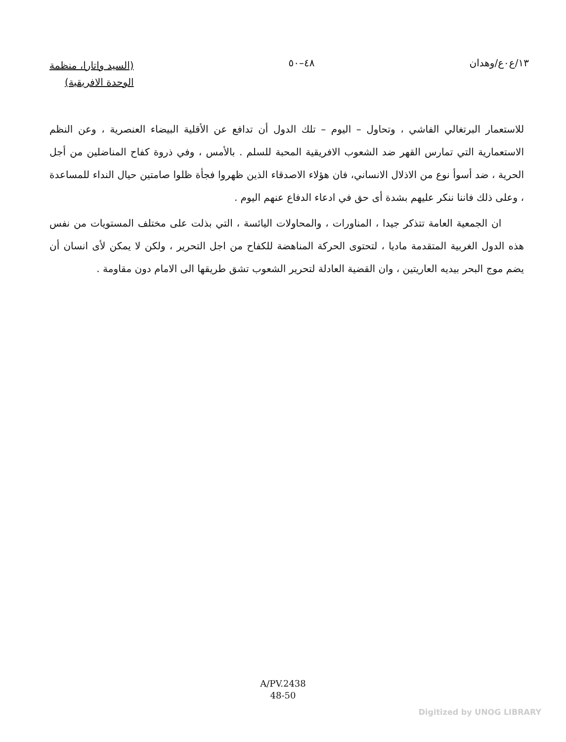١٣/ع٠ع/وهدان ٤٨–٥٠
(السيد واتارا، منظمة
الوحدة الافريقية)
للاستعمار البرتغالي الفاشي ، وتحاول – اليوم – تلك الدول أن تدافع عن الأقلية البيضاء العنصرية ، وعن النظم الاستعمارية التي تمارس القهر ضد الشعوب الافريقية المحبة للسلم . بالأمس ، وفي ذروة كفاح المناضلين من أجل الحرية ، ضد أسوأ نوع من الاذلال الانساني، فان هؤلاء الاصدقاء الذين ظهروا فجأة ظلوا صامتين حيال النداء للمساعدة ، وعلى ذلك فاننا ننكر عليهم بشدة أى حق في ادعاء الدفاع عنهم اليوم .
ان الجمعية العامة تتذكر جيدا ، المناورات ، والمحاولات اليائسة ، التي بذلت على مختلف المستويات من نفس هذه الدول الغربية المتقدمة ماديا ، لتحتوى الحركة المناهضة للكفاح من اجل التحرير ، ولكن لا يمكن لأى انسان أن يضم موج البحر بيديه العاريتين ، وان القضية العادلة لتحرير الشعوب تشق طريقها الى الامام دون مقاومة .
A/PV.2438
48-50
Digitized by UNOG LIBRARY